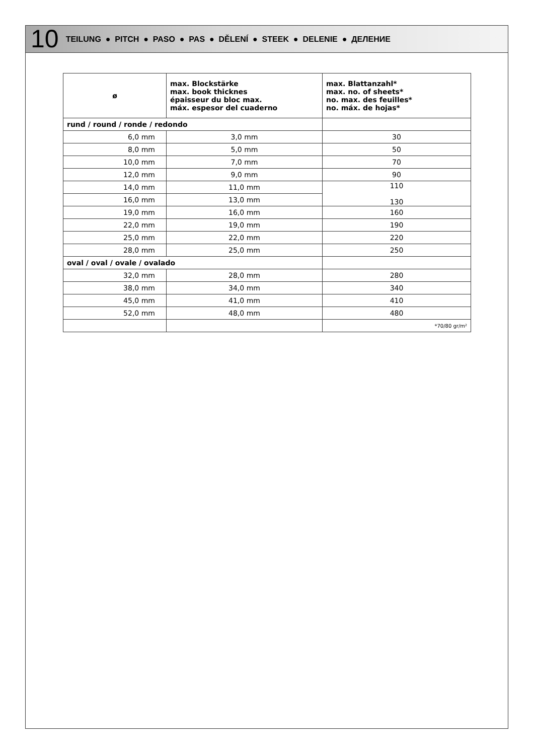10 TEILUNG ● PITCH ● PASO ● PAS ● DĚLENÍ ● STEEK ● DELENIE ● ДЕЛЕНИЕ
| ø | max. Blockstärke max. book thicknes épaisseur du bloc max. máx. espesor del cuaderno | max. Blattanzahl* max. no. of sheets* no. max. des feuilles* no. máx. de hojas* |
| --- | --- | --- |
| rund / round / ronde / redondo | | |
| 6,0 mm | 3,0 mm | 30 |
| 8,0 mm | 5,0 mm | 50 |
| 10,0 mm | 7,0 mm | 70 |
| 12,0 mm | 9,0 mm | 90 |
| 14,0 mm | 11,0 mm | 110 130 |
| 16,0 mm | 13,0 mm | |
| 19,0 mm | 16,0 mm | 160 |
| 22,0 mm | 19,0 mm | 190 |
| 25,0 mm | 22,0 mm | 220 |
| 28,0 mm | 25,0 mm | 250 |
| oval / oval / ovale / ovalado | | |
| 32,0 mm | 28,0 mm | 280 |
| 38,0 mm | 34,0 mm | 340 |
| 45,0 mm | 41,0 mm | 410 |
| 52,0 mm | 48,0 mm | 480 |
| | | *70/80 gr/m² |